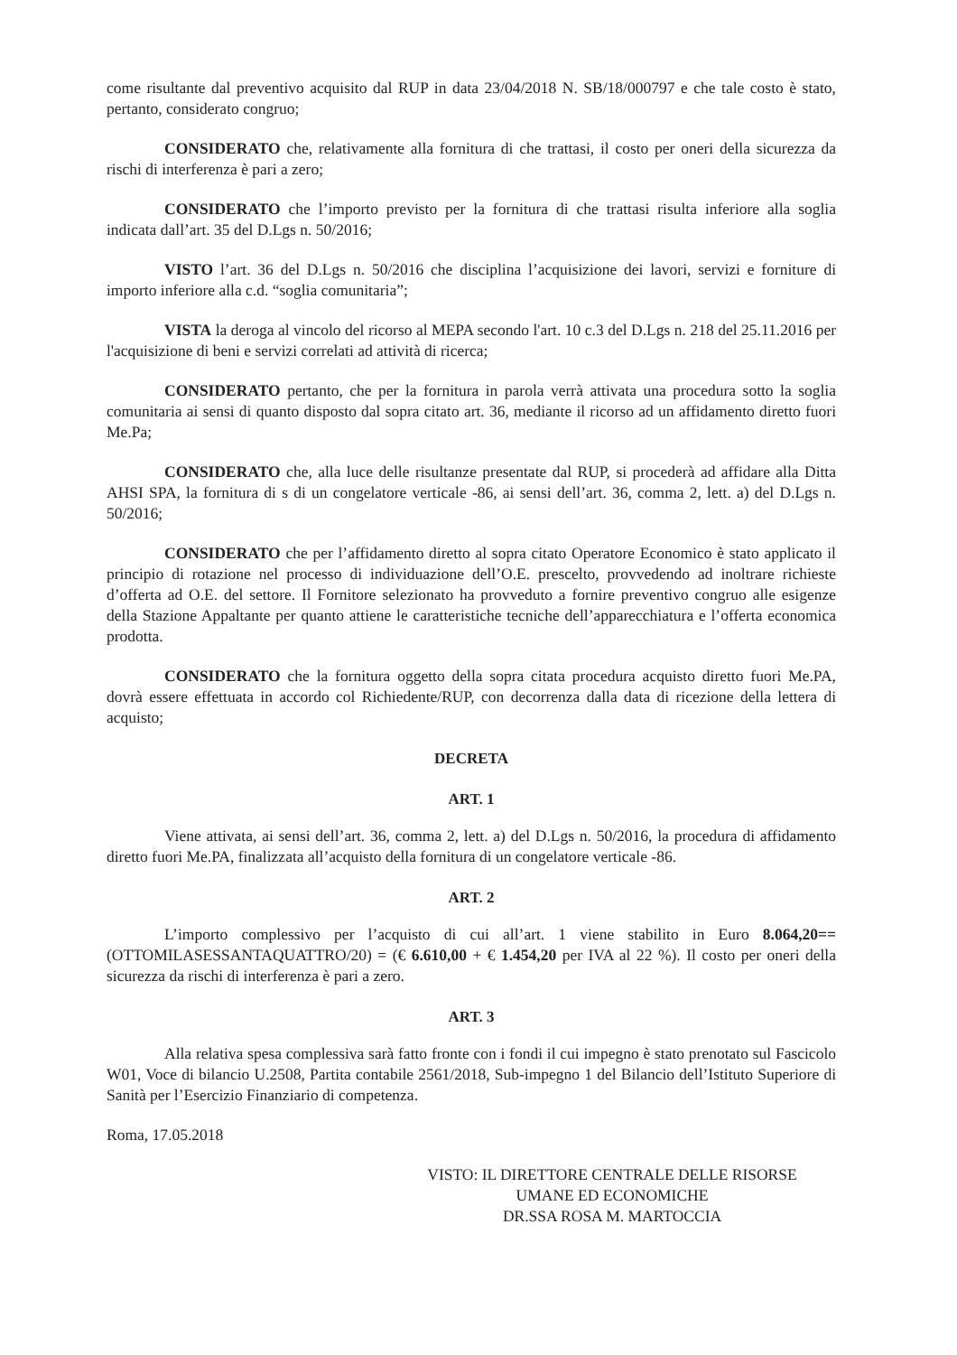come risultante dal preventivo acquisito dal RUP in data 23/04/2018 N. SB/18/000797 e che tale costo è stato, pertanto, considerato congruo;
CONSIDERATO che, relativamente alla fornitura di che trattasi, il costo per oneri della sicurezza da rischi di interferenza è pari a zero;
CONSIDERATO che l’importo previsto per la fornitura di che trattasi risulta inferiore alla soglia indicata dall’art. 35 del D.Lgs n. 50/2016;
VISTO l’art. 36 del D.Lgs n. 50/2016 che disciplina l’acquisizione dei lavori, servizi e forniture di importo inferiore alla c.d. “soglia comunitaria”;
VISTA la deroga al vincolo del ricorso al MEPA secondo l'art. 10 c.3 del D.Lgs n. 218 del 25.11.2016 per l'acquisizione di beni e servizi correlati ad attività di ricerca;
CONSIDERATO pertanto, che per la fornitura in parola verrà attivata una procedura sotto la soglia comunitaria ai sensi di quanto disposto dal sopra citato art. 36, mediante il ricorso ad un affidamento diretto fuori Me.Pa;
CONSIDERATO che, alla luce delle risultanze presentate dal RUP, si procederà ad affidare alla Ditta AHSI SPA, la fornitura di s di un congelatore verticale -86, ai sensi dell’art. 36, comma 2, lett. a) del D.Lgs n. 50/2016;
CONSIDERATO che per l’affidamento diretto al sopra citato Operatore Economico è stato applicato il principio di rotazione nel processo di individuazione dell’O.E. prescelto, provvedendo ad inoltrare richieste d’offerta ad O.E. del settore. Il Fornitore selezionato ha provveduto a fornire preventivo congruo alle esigenze della Stazione Appaltante per quanto attiene le caratteristiche tecniche dell’apparecchiatura e l’offerta economica prodotta.
CONSIDERATO che la fornitura oggetto della sopra citata procedura acquisto diretto fuori Me.PA, dovrà essere effettuata in accordo col Richiedente/RUP, con decorrenza dalla data di ricezione della lettera di acquisto;
DECRETA
ART. 1
Viene attivata, ai sensi dell’art. 36, comma 2, lett. a) del D.Lgs n. 50/2016, la procedura di affidamento diretto fuori Me.PA, finalizzata all’acquisto della fornitura di un congelatore verticale -86.
ART. 2
L’importo complessivo per l’acquisto di cui all’art. 1 viene stabilito in Euro 8.064,20== (OTTOMILASESSANTAQUATTRO/20) = (€ 6.610,00 + € 1.454,20 per IVA al 22 %). Il costo per oneri della sicurezza da rischi di interferenza è pari a zero.
ART. 3
Alla relativa spesa complessiva sarà fatto fronte con i fondi il cui impegno è stato prenotato sul Fascicolo W01, Voce di bilancio U.2508, Partita contabile 2561/2018, Sub-impegno 1 del Bilancio dell’Istituto Superiore di Sanità per l’Esercizio Finanziario di competenza.
Roma, 17.05.2018
VISTO: IL DIRETTORE CENTRALE DELLE RISORSE
UMANE ED ECONOMICHE
DR.SSA ROSA M. MARTOCCIA